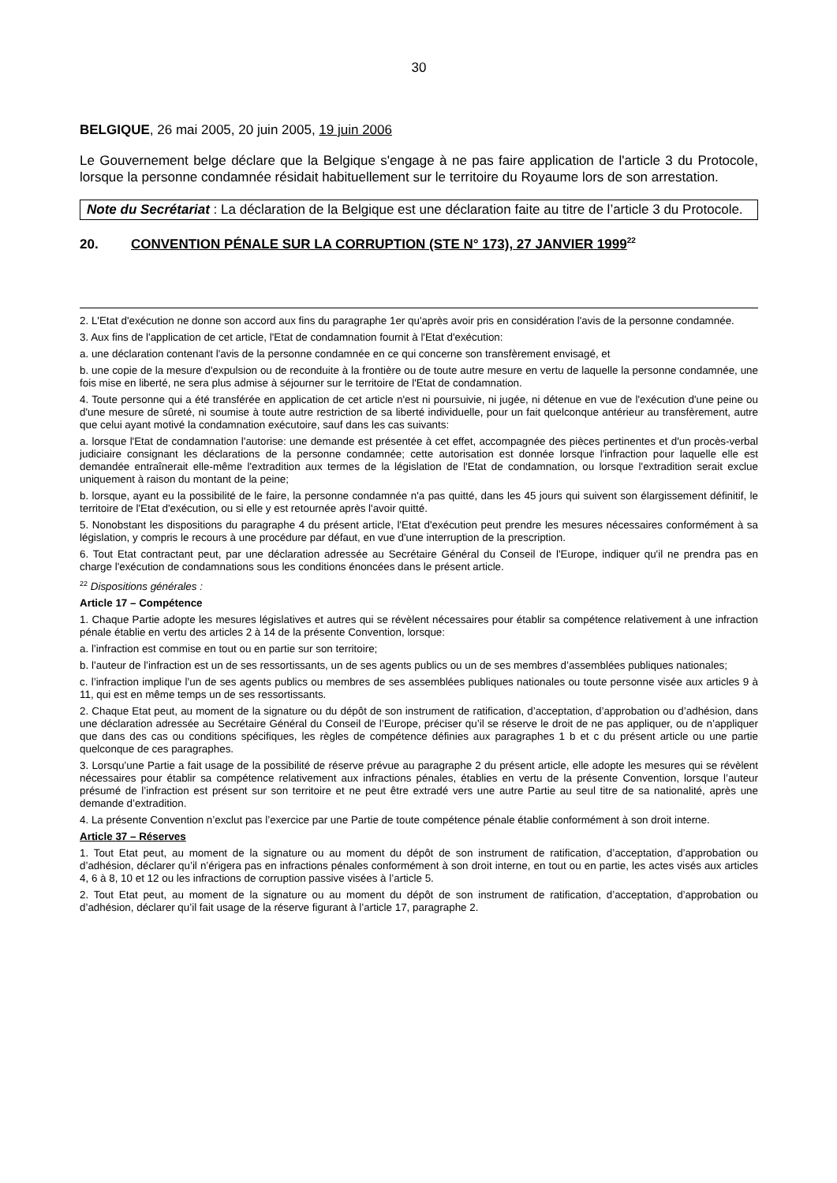30
BELGIQUE, 26 mai 2005, 20 juin 2005, 19 juin 2006
Le Gouvernement belge déclare que la Belgique s'engage à ne pas faire application de l'article 3 du Protocole, lorsque la personne condamnée résidait habituellement sur le territoire du Royaume lors de son arrestation.
Note du Secrétariat : La déclaration de la Belgique est une déclaration faite au titre de l’article 3 du Protocole.
20. CONVENTION PÉNALE SUR LA CORRUPTION (STE N° 173), 27 JANVIER 1999<sup>22</sup>
2. L'Etat d'exécution ne donne son accord aux fins du paragraphe 1er qu'après avoir pris en considération l'avis de la personne condamnée.
3. Aux fins de l'application de cet article, l'Etat de condamnation fournit à l'Etat d'exécution:
a. une déclaration contenant l'avis de la personne condamnée en ce qui concerne son transfèrement envisagé, et
b. une copie de la mesure d'expulsion ou de reconduite à la frontière ou de toute autre mesure en vertu de laquelle la personne condamnée, une fois mise en liberté, ne sera plus admise à séjourner sur le territoire de l'Etat de condamnation.
4. Toute personne qui a été transférée en application de cet article n'est ni poursuivie, ni jugée, ni détenue en vue de l'exécution d'une peine ou d'une mesure de sûreté, ni soumise à toute autre restriction de sa liberté individuelle, pour un fait quelconque antérieur au transfèrement, autre que celui ayant motivé la condamnation exécutoire, sauf dans les cas suivants:
a. lorsque l'Etat de condamnation l'autorise: une demande est présentée à cet effet, accompagnée des pièces pertinentes et d'un procès-verbal judiciaire consignant les déclarations de la personne condamnée; cette autorisation est donnée lorsque l'infraction pour laquelle elle est demandée entraînerait elle-même l'extradition aux termes de la législation de l'Etat de condamnation, ou lorsque l'extradition serait exclue uniquement à raison du montant de la peine;
b. lorsque, ayant eu la possibilité de le faire, la personne condamnée n'a pas quitté, dans les 45 jours qui suivent son élargissement définitif, le territoire de l'Etat d'exécution, ou si elle y est retournée après l'avoir quitté.
5. Nonobstant les dispositions du paragraphe 4 du présent article, l'Etat d'exécution peut prendre les mesures nécessaires conformément à sa législation, y compris le recours à une procédure par défaut, en vue d'une interruption de la prescription.
6. Tout Etat contractant peut, par une déclaration adressée au Secrétaire Général du Conseil de l'Europe, indiquer qu'il ne prendra pas en charge l'exécution de condamnations sous les conditions énoncées dans le présent article.
<sup>22</sup> Dispositions générales :
Article 17 – Compétence
1. Chaque Partie adopte les mesures législatives et autres qui se révèlent nécessaires pour établir sa compétence relativement à une infraction pénale établie en vertu des articles 2 à 14 de la présente Convention, lorsque:
a. l’infraction est commise en tout ou en partie sur son territoire;
b. l’auteur de l’infraction est un de ses ressortissants, un de ses agents publics ou un de ses membres d’assemblées publiques nationales;
c. l’infraction implique l’un de ses agents publics ou membres de ses assemblées publiques nationales ou toute personne visée aux articles 9 à 11, qui est en même temps un de ses ressortissants.
2. Chaque Etat peut, au moment de la signature ou du dépôt de son instrument de ratification, d’acceptation, d’approbation ou d’adhésion, dans une déclaration adressée au Secrétaire Général du Conseil de l’Europe, préciser qu’il se réserve le droit de ne pas appliquer, ou de n’appliquer que dans des cas ou conditions spécifiques, les règles de compétence définies aux paragraphes 1 b et c du présent article ou une partie quelconque de ces paragraphes.
3. Lorsqu’une Partie a fait usage de la possibilité de réserve prévue au paragraphe 2 du présent article, elle adopte les mesures qui se révèlent nécessaires pour établir sa compétence relativement aux infractions pénales, établies en vertu de la présente Convention, lorsque l’auteur présumé de l’infraction est présent sur son territoire et ne peut être extradé vers une autre Partie au seul titre de sa nationalité, après une demande d’extradition.
4. La présente Convention n’exclut pas l’exercice par une Partie de toute compétence pénale établie conformément à son droit interne.
Article 37 – Réserves
1. Tout Etat peut, au moment de la signature ou au moment du dépôt de son instrument de ratification, d’acceptation, d’approbation ou d’adhésion, déclarer qu’il n’érigera pas en infractions pénales conformément à son droit interne, en tout ou en partie, les actes visés aux articles 4, 6 à 8, 10 et 12 ou les infractions de corruption passive visées à l’article 5.
2. Tout Etat peut, au moment de la signature ou au moment du dépôt de son instrument de ratification, d’acceptation, d’approbation ou d’adhésion, déclarer qu’il fait usage de la réserve figurant à l’article 17, paragraphe 2.